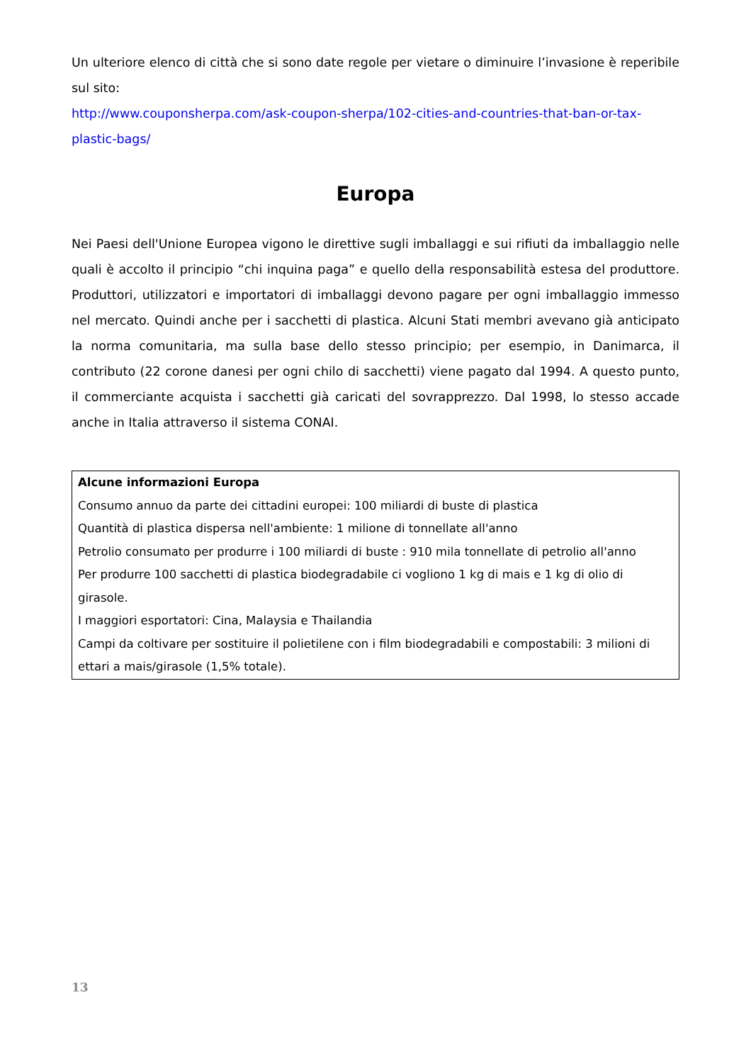Un ulteriore elenco di città che si sono date regole per vietare o diminuire l’invasione è reperibile sul sito:
http://www.couponsherpa.com/ask-coupon-sherpa/102-cities-and-countries-that-ban-or-tax-plastic-bags/
Europa
Nei Paesi dell'Unione Europea vigono le direttive sugli imballaggi e sui rifiuti da imballaggio nelle quali è accolto il principio “chi inquina paga” e quello della responsabilità estesa del produttore. Produttori, utilizzatori e importatori di imballaggi devono pagare per ogni imballaggio immesso nel mercato. Quindi anche per i sacchetti di plastica. Alcuni Stati membri avevano già anticipato la norma comunitaria, ma sulla base dello stesso principio; per esempio, in Danimarca, il contributo (22 corone danesi per ogni chilo di sacchetti) viene pagato dal 1994. A questo punto, il commerciante acquista i sacchetti già caricati del sovrapprezzo. Dal 1998, lo stesso accade anche in Italia attraverso il sistema CONAI.
| Alcune informazioni Europa Consumo annuo da parte dei cittadini europei: 100 miliardi di buste di plastica Quantità di plastica dispersa nell'ambiente: 1 milione di tonnellate all'anno Petrolio consumato per produrre i 100 miliardi di buste : 910 mila tonnellate di petrolio all'anno Per produrre 100 sacchetti di plastica biodegradabile ci vogliono 1 kg di mais e 1 kg di olio di girasole. I maggiori esportatori: Cina, Malaysia e Thailandia Campi da coltivare per sostituire il polietilene con i film biodegradabili e compostabili: 3 milioni di ettari a mais/girasole (1,5% totale). |
13